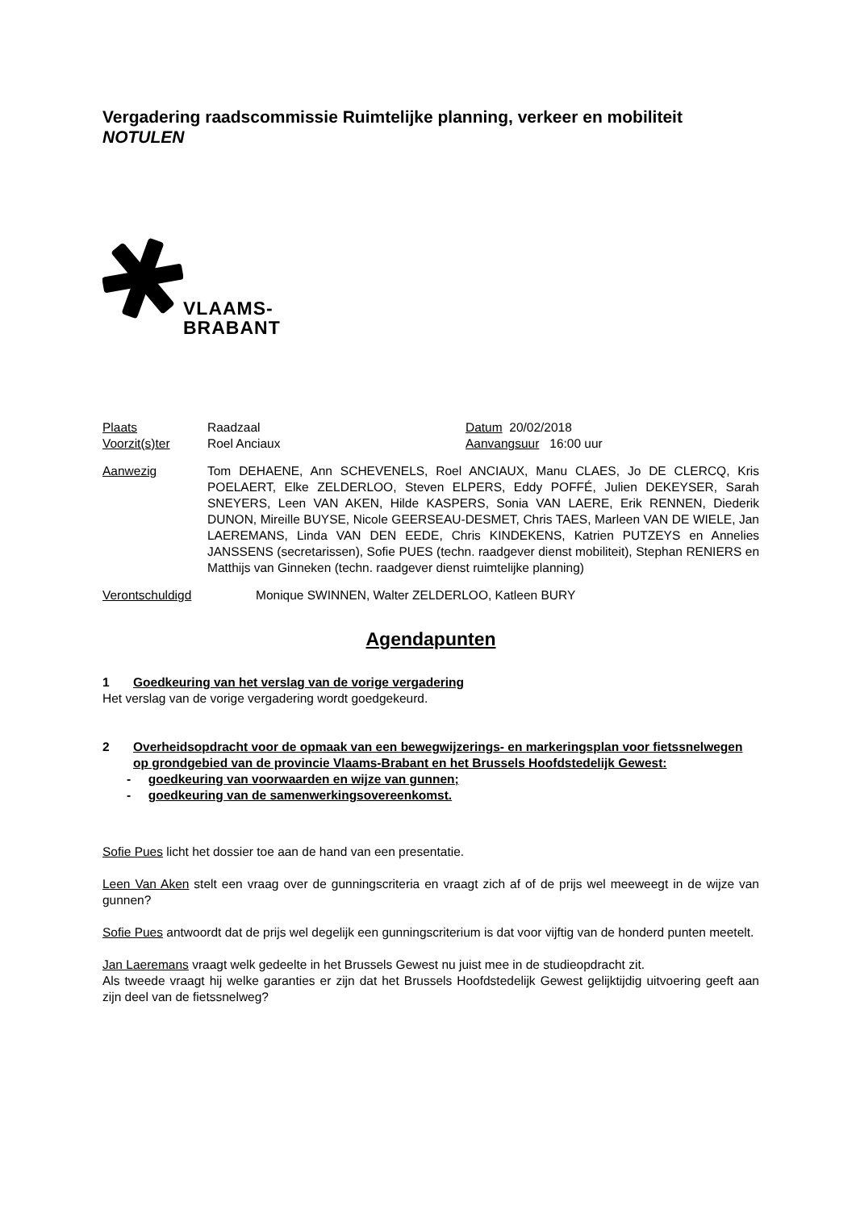Vergadering raadscommissie Ruimtelijke planning, verkeer en mobiliteit
NOTULEN
VLAAMS-
BRABANT
Plaats Raadzaal Datum 20/02/2018
Voorzit(s)ter Roel Anciaux Aanvangsuur 16:00 uur
Aanwezig Tom DEHAENE, Ann SCHEVENELS, Roel ANCIAUX, Manu CLAES, Jo DE CLERCQ, Kris POELAERT, Elke ZELDERLOO, Steven ELPERS, Eddy POFFÉ, Julien DEKEYSER, Sarah SNEYERS, Leen VAN AKEN, Hilde KASPERS, Sonia VAN LAERE, Erik RENNEN, Diederik DUNON, Mireille BUYSE, Nicole GEERSEAU-DESMET, Chris TAES, Marleen VAN DE WIELE, Jan LAEREMANS, Linda VAN DEN EEDE, Chris KINDEKENS, Katrien PUTZEYS en Annelies JANSSENS (secretarissen), Sofie PUES (techn. raadgever dienst mobiliteit), Stephan RENIERS en Matthijs van Ginneken (techn. raadgever dienst ruimtelijke planning)
Verontschuldigd Monique SWINNEN, Walter ZELDERLOO, Katleen BURY
Agendapunten
1 Goedkeuring van het verslag van de vorige vergadering
Het verslag van de vorige vergadering wordt goedgekeurd.
2 Overheidsopdracht voor de opmaak van een bewegwijzerings- en markeringsplan voor fietssnelwegen op grondgebied van de provincie Vlaams-Brabant en het Brussels Hoofdstedelijk Gewest:
- goedkeuring van voorwaarden en wijze van gunnen;
- goedkeuring van de samenwerkingsovereenkomst.
Sofie Pues licht het dossier toe aan de hand van een presentatie.
Leen Van Aken stelt een vraag over de gunningscriteria en vraagt zich af of de prijs wel meeweegt in de wijze van gunnen?
Sofie Pues antwoordt dat de prijs wel degelijk een gunningscriterium is dat voor vijftig van de honderd punten meetelt.
Jan Laeremans vraagt welk gedeelte in het Brussels Gewest nu juist mee in de studieopdracht zit.
Als tweede vraagt hij welke garanties er zijn dat het Brussels Hoofdstedelijk Gewest gelijktijdig uitvoering geeft aan zijn deel van de fietssnelweg?